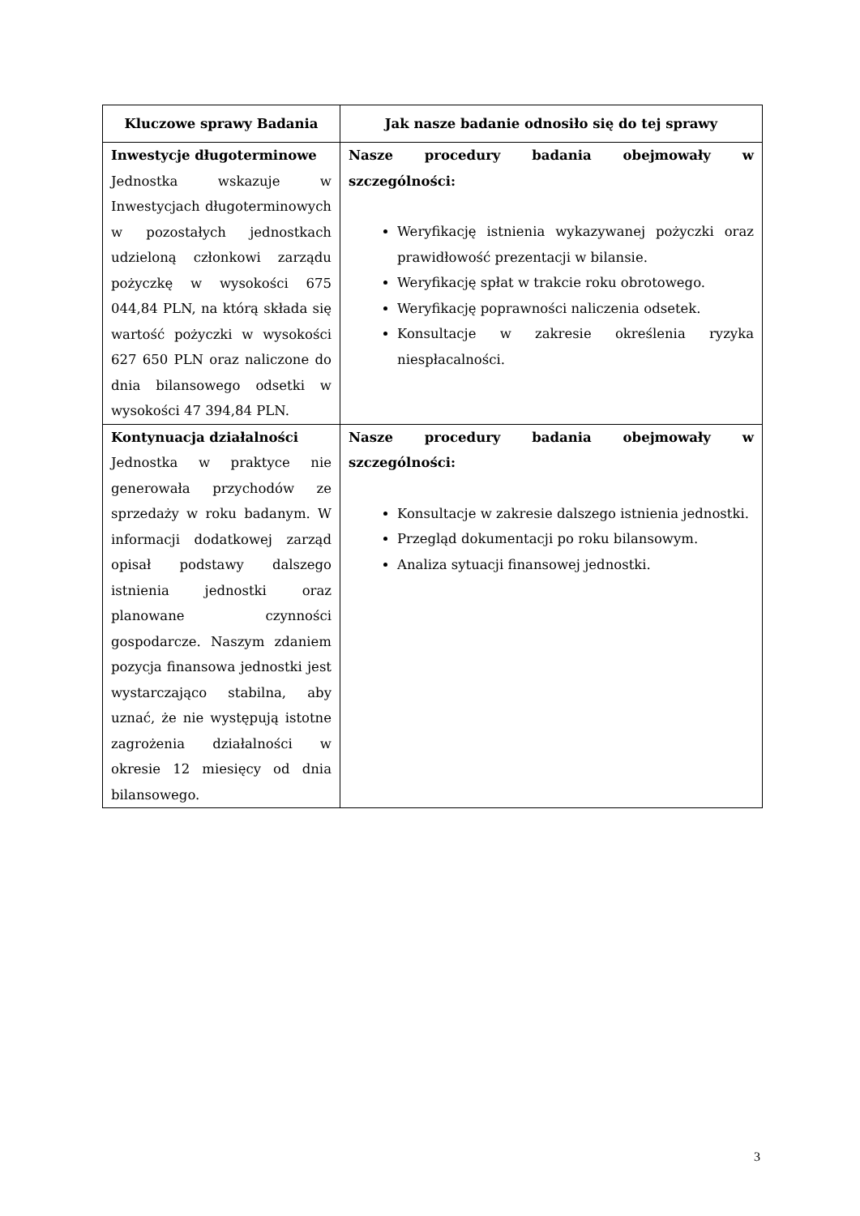| Kluczowe sprawy Badania | Jak nasze badanie odnosiło się do tej sprawy |
| --- | --- |
| Inwestycje długoterminowe Jednostka wskazuje w Inwestycjach długoterminowych w pozostałych jednostkach udzieloną członkowi zarządu pożyczkę w wysokości 675 044,84 PLN, na którą składa się wartość pożyczki w wysokości 627 650 PLN oraz naliczone do dnia bilansowego odsetki w wysokości 47 394,84 PLN. | Nasze procedury badania obejmowały w szczególności: Weryfikację istnienia wykazywanej pożyczki oraz prawidłowość prezentacji w bilansie. Weryfikację spłat w trakcie roku obrotowego. Weryfikację poprawności naliczenia odsetek. Konsultacje w zakresie określenia ryzyka niespłacalności. |
| Kontynuacja działalności Jednostka w praktyce nie generowała przychodów ze sprzedaży w roku badanym. W informacji dodatkowej zarząd opisał podstawy dalszego istnienia jednostki oraz planowane czynności gospodarcze. Naszym zdaniem pozycja finansowa jednostki jest wystarczająco stabilna, aby uznać, że nie występują istotne zagrożenia działalności w okresie 12 miesięcy od dnia bilansowego. | Nasze procedury badania obejmowały w szczególności: Konsultacje w zakresie dalszego istnienia jednostki. Przegląd dokumentacji po roku bilansowym. Analiza sytuacji finansowej jednostki. |
3